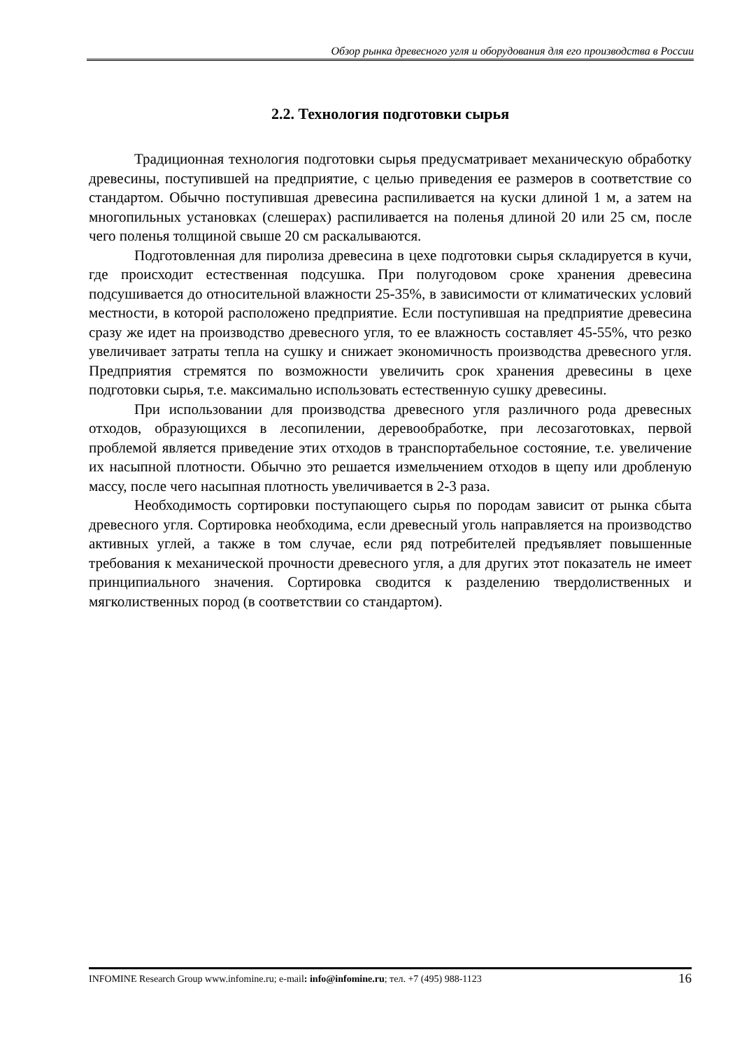Обзор рынка древесного угля и оборудования для его производства в России
2.2. Технология подготовки сырья
Традиционная технология подготовки сырья предусматривает механическую обработку древесины, поступившей на предприятие, с целью приведения ее размеров в соответствие со стандартом. Обычно поступившая древесина распиливается на куски длиной 1 м, а затем на многопильных установках (слешерах) распиливается на поленья длиной 20 или 25 см, после чего поленья толщиной свыше 20 см раскалываются.
Подготовленная для пиролиза древесина в цехе подготовки сырья складируется в кучи, где происходит естественная подсушка. При полугодовом сроке хранения древесина подсушивается до относительной влажности 25-35%, в зависимости от климатических условий местности, в которой расположено предприятие. Если поступившая на предприятие древесина сразу же идет на производство древесного угля, то ее влажность составляет 45-55%, что резко увеличивает затраты тепла на сушку и снижает экономичность производства древесного угля. Предприятия стремятся по возможности увеличить срок хранения древесины в цехе подготовки сырья, т.е. максимально использовать естественную сушку древесины.
При использовании для производства древесного угля различного рода древесных отходов, образующихся в лесопилении, деревообработке, при лесозаготовках, первой проблемой является приведение этих отходов в транспортабельное состояние, т.е. увеличение их насыпной плотности. Обычно это решается измельчением отходов в щепу или дробленую массу, после чего насыпная плотность увеличивается в 2-3 раза.
Необходимость сортировки поступающего сырья по породам зависит от рынка сбыта древесного угля. Сортировка необходима, если древесный уголь направляется на производство активных углей, а также в том случае, если ряд потребителей предъявляет повышенные требования к механической прочности древесного угля, а для других этот показатель не имеет принципиального значения. Сортировка сводится к разделению твердолиственных и мягколиственных пород (в соответствии со стандартом).
INFOMINE Research Group www.infomine.ru; e-mail: info@infomine.ru; тел. +7 (495) 988-1123 16